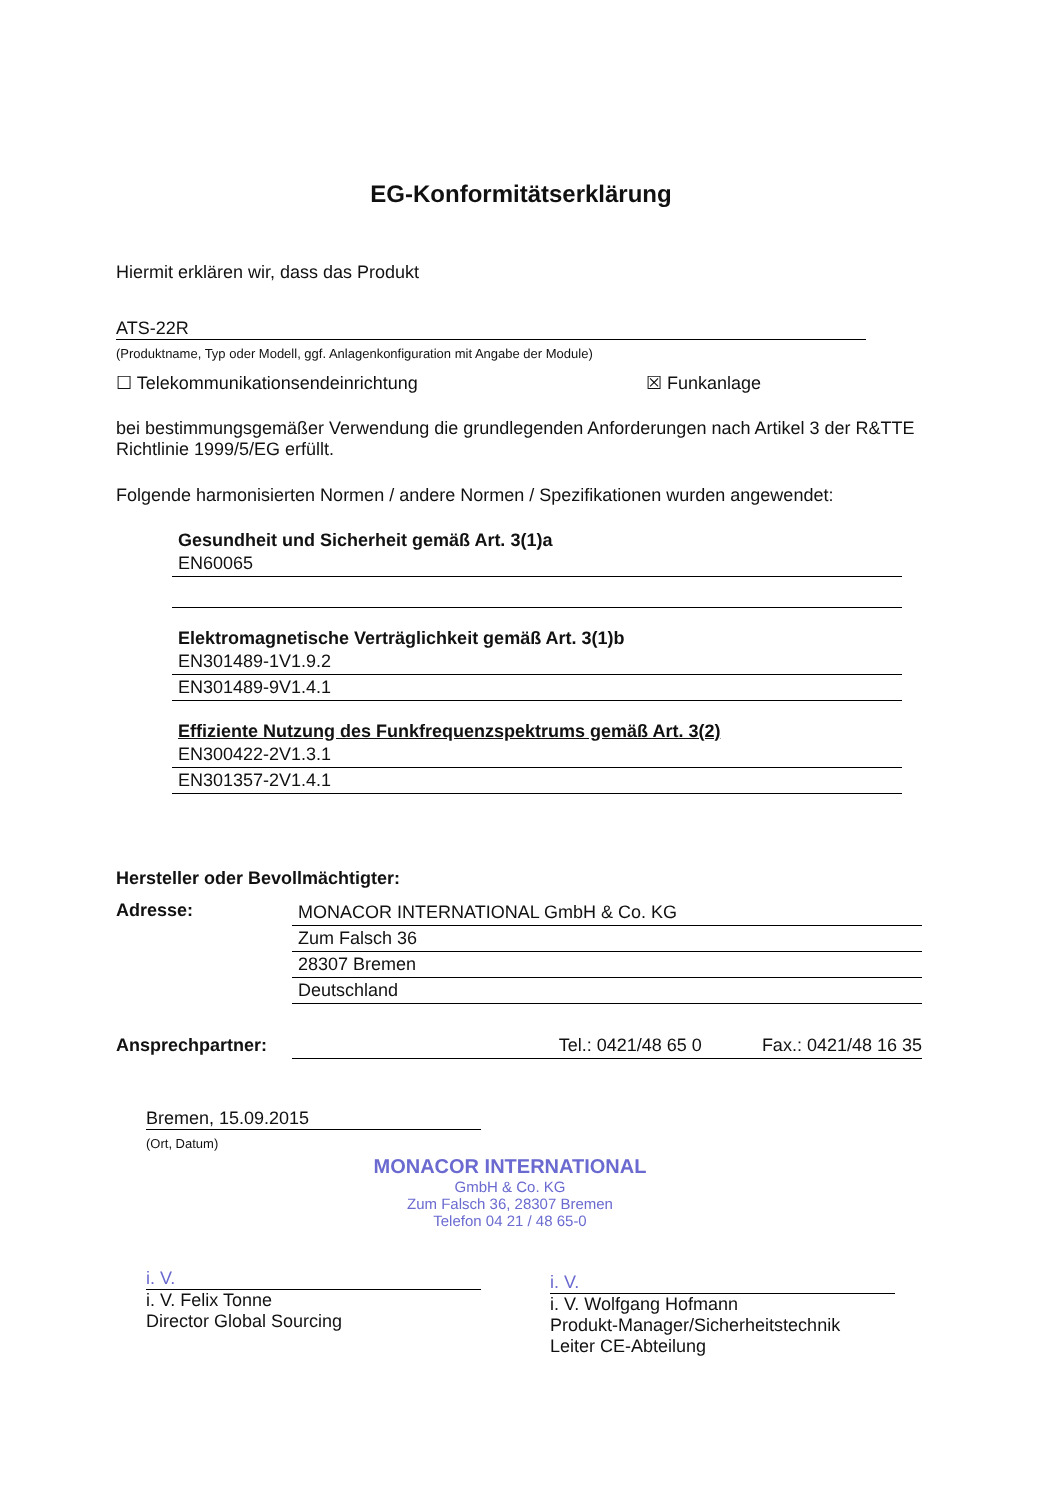EG-Konformitätserklärung
Hiermit erklären wir, dass das Produkt
ATS-22R
(Produktname, Typ oder Modell, ggf. Anlagenkonfiguration mit Angabe der Module)
☐ Telekommunikationsendeinrichtung ☒ Funkanlage
bei bestimmungsgemäßer Verwendung die grundlegenden Anforderungen nach Artikel 3 der R&TTE Richtlinie 1999/5/EG erfüllt.
Folgende harmonisierten Normen / andere Normen / Spezifikationen wurden angewendet:
Gesundheit und Sicherheit gemäß Art. 3(1)a
EN60065
Elektromagnetische Verträglichkeit gemäß Art. 3(1)b
EN301489-1V1.9.2
EN301489-9V1.4.1
Effiziente Nutzung des Funkfrequenzspektrums gemäß Art. 3(2)
EN300422-2V1.3.1
EN301357-2V1.4.1
Hersteller oder Bevollmächtigter:
Adresse: MONACOR INTERNATIONAL GmbH & Co. KG
Zum Falsch 36
28307 Bremen
Deutschland
Ansprechpartner: Tel.: 0421/48 65 0 Fax.: 0421/48 16 35
Bremen, 15.09.2015
(Ort, Datum)
MONACOR INTERNATIONAL
GmbH & Co. KG
Zum Falsch 36, 28307 Bremen
Telefon 04 21 / 48 65-0
i. V.
i. V. Felix Tonne
Director Global Sourcing
i. V.
i. V. Wolfgang Hofmann
Produkt-Manager/Sicherheitstechnik
Leiter CE-Abteilung